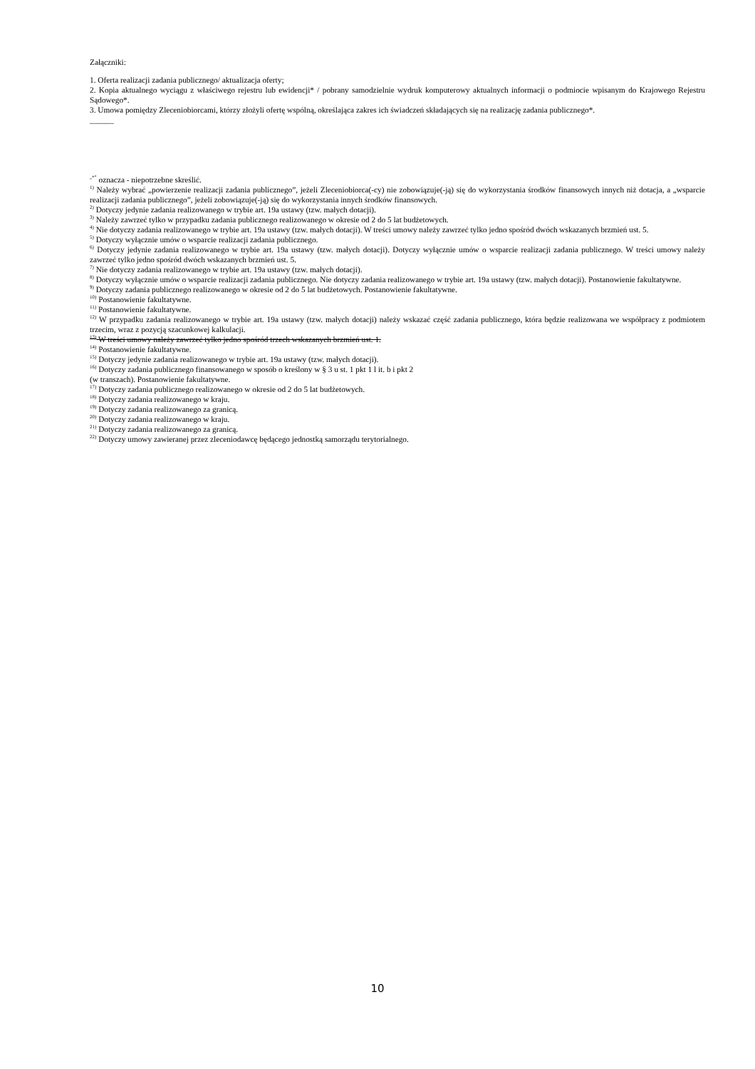Załączniki:
1. Oferta realizacji zadania publicznego/ aktualizacja oferty;
2. Kopia aktualnego wyciągu z właściwego rejestru lub ewidencji* / pobrany samodzielnie wydruk komputerowy aktualnych informacji o podmiocie wpisanym do Krajowego Rejestru Sądowego*.
3. Umowa pomiędzy Zleceniobiorcami, którzy złożyli ofertę wspólną, określająca zakres ich świadczeń składających się na realizację zadania publicznego*.
______
<sup>„*”</sup> oznacza - niepotrzebne skreślić.
<sup>1)</sup> Należy wybrać „powierzenie realizacji zadania publicznego”, jeżeli Zleceniobiorca(-cy) nie zobowiązuje(-ją) się do wykorzystania środków finansowych innych niż dotacja, a „wsparcie realizacji zadania publicznego”, jeżeli zobowiązuje(-ją) się do wykorzystania innych środków finansowych.
<sup>2)</sup> Dotyczy jedynie zadania realizowanego w trybie art. 19a ustawy (tzw. małych dotacji).
<sup>3)</sup> Należy zawrzeć tylko w przypadku zadania publicznego realizowanego w okresie od 2 do 5 lat budżetowych.
<sup>4)</sup> Nie dotyczy zadania realizowanego w trybie art. 19a ustawy (tzw. małych dotacji). W treści umowy należy zawrzeć tylko jedno spośród dwóch wskazanych brzmień ust. 5.
<sup>5)</sup> Dotyczy wyłącznie umów o wsparcie realizacji zadania publicznego.
<sup>6)</sup> Dotyczy jedynie zadania realizowanego w trybie art. 19a ustawy (tzw. małych dotacji). Dotyczy wyłącznie umów o wsparcie realizacji zadania publicznego. W treści umowy należy zawrzeć tylko jedno spośród dwóch wskazanych brzmień ust. 5.
<sup>7)</sup> Nie dotyczy zadania realizowanego w trybie art. 19a ustawy (tzw. małych dotacji).
<sup>8)</sup> Dotyczy wyłącznie umów o wsparcie realizacji zadania publicznego. Nie dotyczy zadania realizowanego w trybie art. 19a ustawy (tzw. małych dotacji). Postanowienie fakultatywne.
<sup>9)</sup> Dotyczy zadania publicznego realizowanego w okresie od 2 do 5 lat budżetowych. Postanowienie fakultatywne.
<sup>10)</sup> Postanowienie fakultatywne.
<sup>11)</sup> Postanowienie fakultatywne.
<sup>12)</sup> W przypadku zadania realizowanego w trybie art. 19a ustawy (tzw. małych dotacji) należy wskazać część zadania publicznego, która będzie realizowana we współpracy z podmiotem trzecim, wraz z pozycją szacunkowej kalkulacji.
<sup>13)</sup> W treści umowy należy zawrzeć tylko jedno spośród trzech wskazanych brzmień ust. 1.
<sup>14)</sup> Postanowienie fakultatywne.
<sup>15)</sup> Dotyczy jedynie zadania realizowanego w trybie art. 19a ustawy (tzw. małych dotacji).
<sup>16)</sup> Dotyczy zadania publicznego finansowanego w sposób o kreślony w § 3 u st. 1 pkt 1 l it. b i pkt 2
(w transzach). Postanowienie fakultatywne.
<sup>17)</sup> Dotyczy zadania publicznego realizowanego w okresie od 2 do 5 lat budżetowych.
<sup>18)</sup> Dotyczy zadania realizowanego w kraju.
<sup>19)</sup> Dotyczy zadania realizowanego za granicą.
<sup>20)</sup> Dotyczy zadania realizowanego w kraju.
<sup>21)</sup> Dotyczy zadania realizowanego za granicą.
<sup>22)</sup> Dotyczy umowy zawieranej przez zleceniodawcę będącego jednostką samorządu terytorialnego.
10